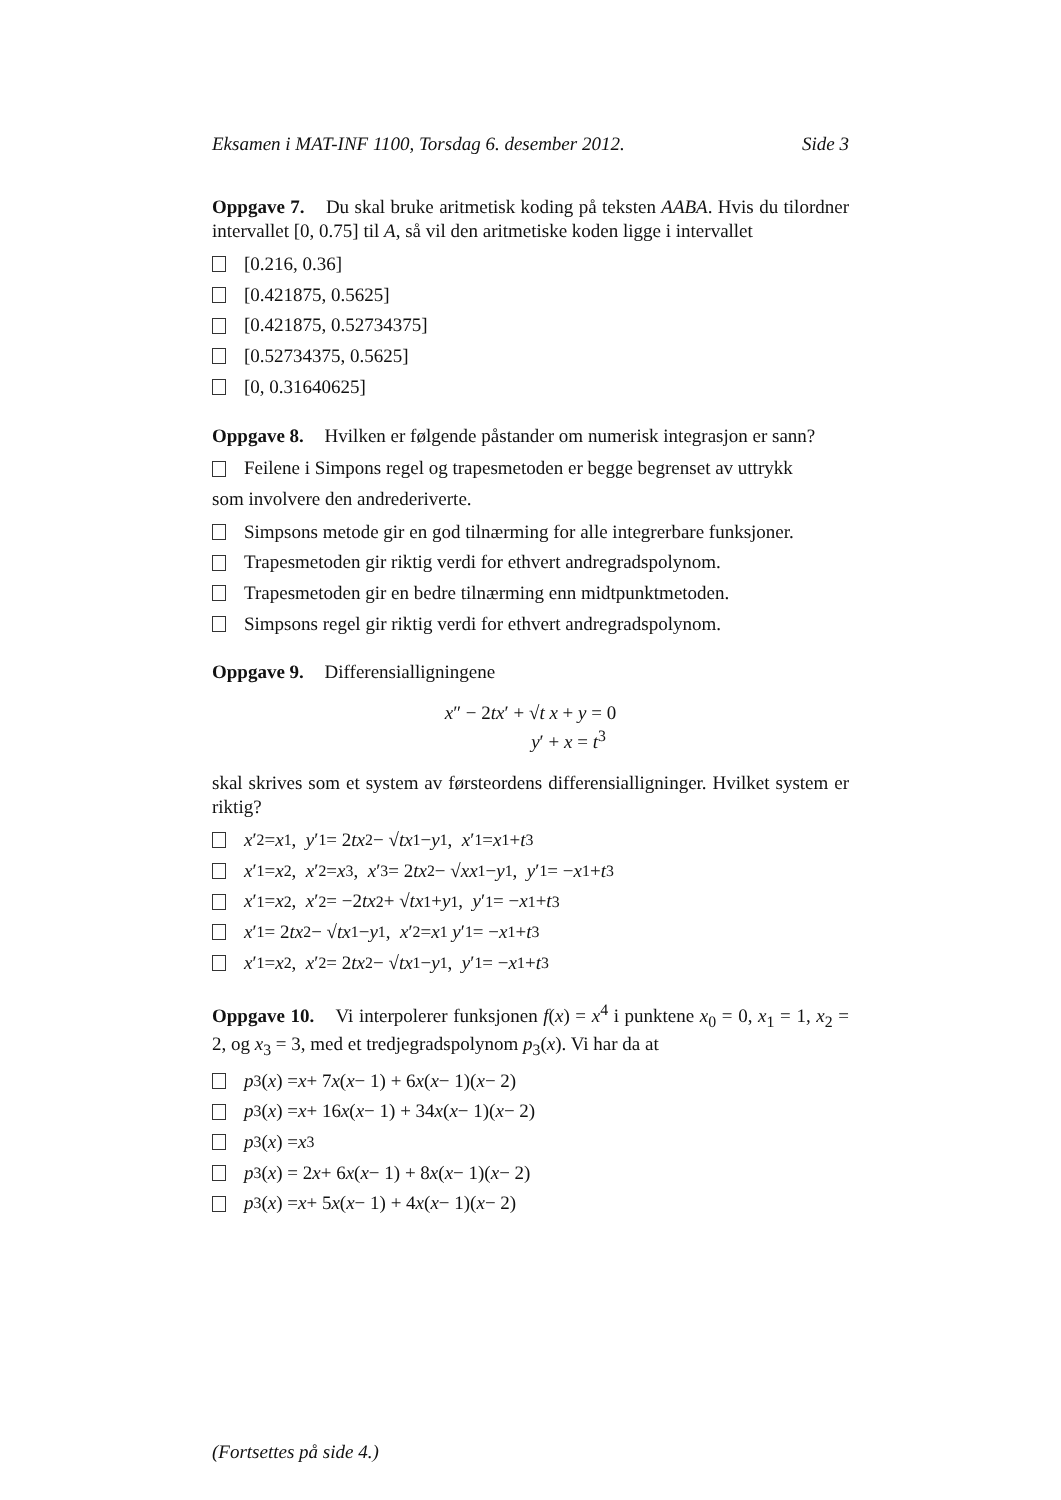Eksamen i MAT-INF 1100, Torsdag 6. desember 2012. Side 3
Oppgave 7. Du skal bruke aritmetisk koding på teksten AABA. Hvis du tilordner intervallet [0, 0.75] til A, så vil den aritmetiske koden ligge i intervallet
[0.216, 0.36]
[0.421875, 0.5625]
[0.421875, 0.52734375]
[0.52734375, 0.5625]
[0, 0.31640625]
Oppgave 8. Hvilken er følgende påstander om numerisk integrasjon er sann?
Feilene i Simpons regel og trapesmetoden er begge begrenset av uttrykk
som involvere den andrederiverte.
Simpsons metode gir en god tilnærming for alle integrerbare funksjoner.
Trapesmetoden gir riktig verdi for ethvert andregradspolynom.
Trapesmetoden gir en bedre tilnærming enn midtpunktmetoden.
Simpsons regel gir riktig verdi for ethvert andregradspolynom.
Oppgave 9. Differensialligningene
x″ − 2tx′ + √t x + y = 0
y′ + x = t<sup>3</sup>
skal skrives som et system av førsteordens differensialligninger. Hvilket system er riktig?
x ′<sub>2</sub> = x<sub>1</sub>, y ′<sub>1</sub> = 2 tx<sub>2</sub> − √ t x<sub>1</sub> − y<sub>1</sub>, x ′<sub>1</sub> = x<sub>1</sub> + t<sup>3</sup>
x ′<sub>1</sub> = x<sub>2</sub>, x ′<sub>2</sub> = x<sub>3</sub>, x ′<sub>3</sub> = 2 tx<sub>2</sub> − √ x x<sub>1</sub> − y<sub>1</sub>, y ′<sub>1</sub> = − x<sub>1</sub> + t<sup>3</sup>
x ′<sub>1</sub> = x<sub>2</sub>, x ′<sub>2</sub> = −2 tx<sub>2</sub> + √ t x<sub>1</sub> + y<sub>1</sub>, y ′<sub>1</sub> = − x<sub>1</sub> + t<sup>3</sup>
x ′<sub>1</sub> = 2 tx<sub>2</sub> − √ t x<sub>1</sub> − y<sub>1</sub>, x ′<sub>2</sub> = x<sub>1</sub> y ′<sub>1</sub> = − x<sub>1</sub> + t<sup>3</sup>
x ′<sub>1</sub> = x<sub>2</sub>, x ′<sub>2</sub> = 2 tx<sub>2</sub> − √ t x<sub>1</sub> − y<sub>1</sub>, y ′<sub>1</sub> = − x<sub>1</sub> + t<sup>3</sup>
Oppgave 10. Vi interpolerer funksjonen f(x) = x<sup>4</sup> i punktene x<sub>0</sub> = 0, x<sub>1</sub> = 1, x<sub>2</sub> = 2, og x<sub>3</sub> = 3, med et tredjegradspolynom p<sub>3</sub>(x). Vi har da at
p<sub>3</sub>(x) = x + 7 x (x − 1) + 6 x (x − 1)(x − 2)
p<sub>3</sub>(x) = x + 16 x (x − 1) + 34 x (x − 1)(x − 2)
p<sub>3</sub>(x) = x<sup>3</sup>
p<sub>3</sub>(x) = 2 x + 6 x (x − 1) + 8 x (x − 1)(x − 2)
p<sub>3</sub>(x) = x + 5 x (x − 1) + 4 x (x − 1)(x − 2)
(Fortsettes på side 4.)